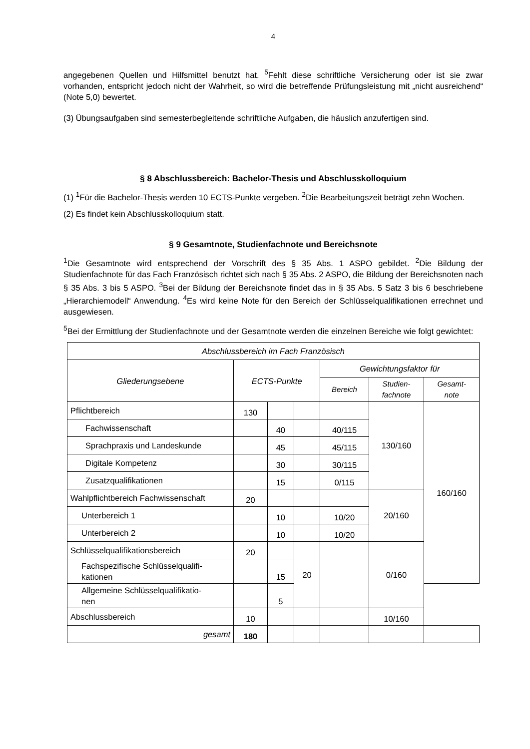4
angegebenen Quellen und Hilfsmittel benutzt hat. <sup>5</sup>Fehlt diese schriftliche Versicherung oder ist sie zwar vorhanden, entspricht jedoch nicht der Wahrheit, so wird die betreffende Prüfungsleistung mit „nicht ausreichend“ (Note 5,0) bewertet.
(3) Übungsaufgaben sind semesterbegleitende schriftliche Aufgaben, die häuslich anzufertigen sind.
§ 8 Abschlussbereich: Bachelor-Thesis und Abschlusskolloquium
(1) <sup>1</sup>Für die Bachelor-Thesis werden 10 ECTS-Punkte vergeben. <sup>2</sup>Die Bearbeitungszeit beträgt zehn Wochen.
(2) Es findet kein Abschlusskolloquium statt.
§ 9 Gesamtnote, Studienfachnote und Bereichsnote
<sup>1</sup> Die Gesamtnote wird entsprechend der Vorschrift des § 35 Abs. 1 ASPO gebildet. <sup>2</sup>Die Bildung der Studienfachnote für das Fach Französisch richtet sich nach § 35 Abs. 2 ASPO, die Bildung der Bereichsnoten nach § 35 Abs. 3 bis 5 ASPO. <sup>3</sup>Bei der Bildung der Bereichsnote findet das in § 35 Abs. 5 Satz 3 bis 6 beschriebene „Hierarchiemodell“ Anwendung. <sup>4</sup>Es wird keine Note für den Bereich der Schlüsselqualifikationen errechnet und ausgewiesen.
<sup>5</sup> Bei der Ermittlung der Studienfachnote und der Gesamtnote werden die einzelnen Bereiche wie folgt gewichtet:
| Abschlussbereich im Fach Französisch | | | | | | |
| --- | --- | --- | --- | --- | --- | --- |
| Gliederungsebene | ECTS-Punkte | | | Gewichtungsfaktor für | | |
| | | | | Bereich | Studien- fachnote | Gesamt- note |
| Pflichtbereich | 130 | | | | 130/160 | 160/160 |
| Fachwissenschaft | | 40 | | 40/115 | | |
| Sprachpraxis und Landeskunde | | 45 | | 45/115 | | |
| Digitale Kompetenz | | 30 | | 30/115 | | |
| Zusatzqualifikationen | | 15 | | 0/115 | | |
| Wahlpflichtbereich Fachwissenschaft | 20 | | | | 20/160 | |
| Unterbereich 1 | | 10 | | 10/20 | | |
| Unterbereich 2 | | 10 | | 10/20 | | |
| Schlüsselqualifikationsbereich | 20 | | 20 | | 0/160 | |
| Fachspezifische Schlüsselqualifi- kationen | | 15 | | | | |
| Allgemeine Schlüsselqualifikatio- nen | | 5 | | | | |
| Abschlussbereich | 10 | | | | 10/160 | |
| gesamt | 180 | | | | | |